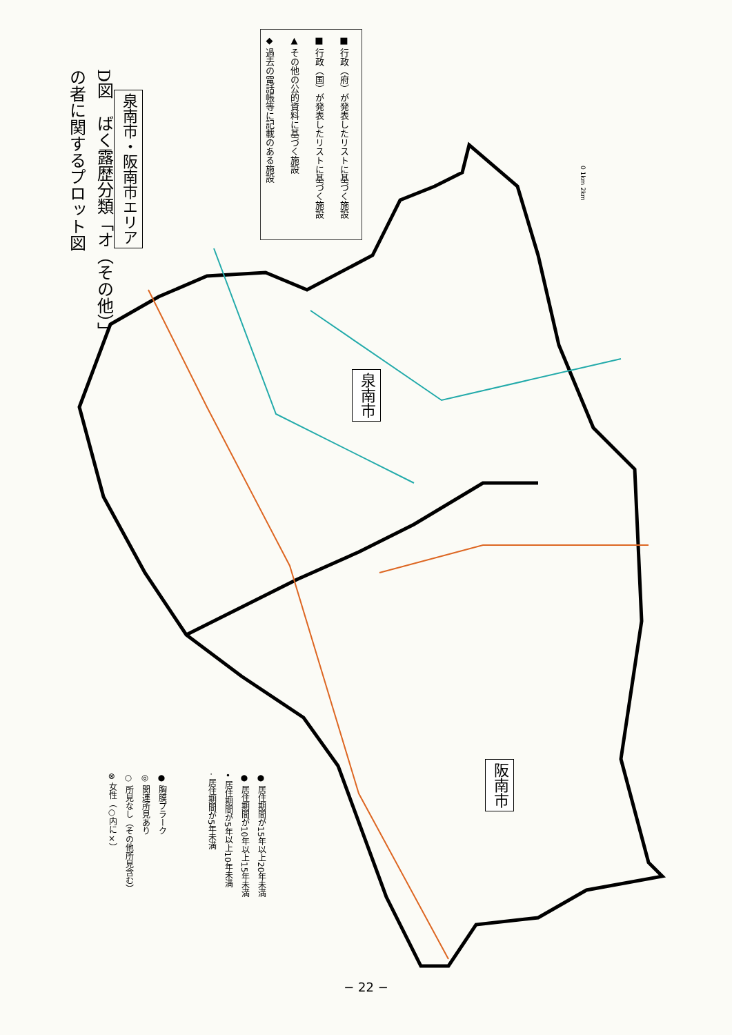D図　ばく露歴分類「オ（その他）」
の者に関するプロット図
泉南市・阪南市エリア
■ 行政（府）が発表したリストに基づく施設
■ 行政（国）が発表したリストに基づく施設
▲ その他の公的資料に基づく施設
◆ 過去の電話帳等に記載のある施設
0 1km 2km
泉南市
阪南市
● 居住期間が15年以上20年未満
● 居住期間が10年以上15年未満
• 居住期間が5年以上10年未満
· 居住期間が5年未満
● 胸膜プラーク
◎ 関連所見あり
○ 所見なし（その他所見含む）
⊗ 女性（○内に×）
− 22 −